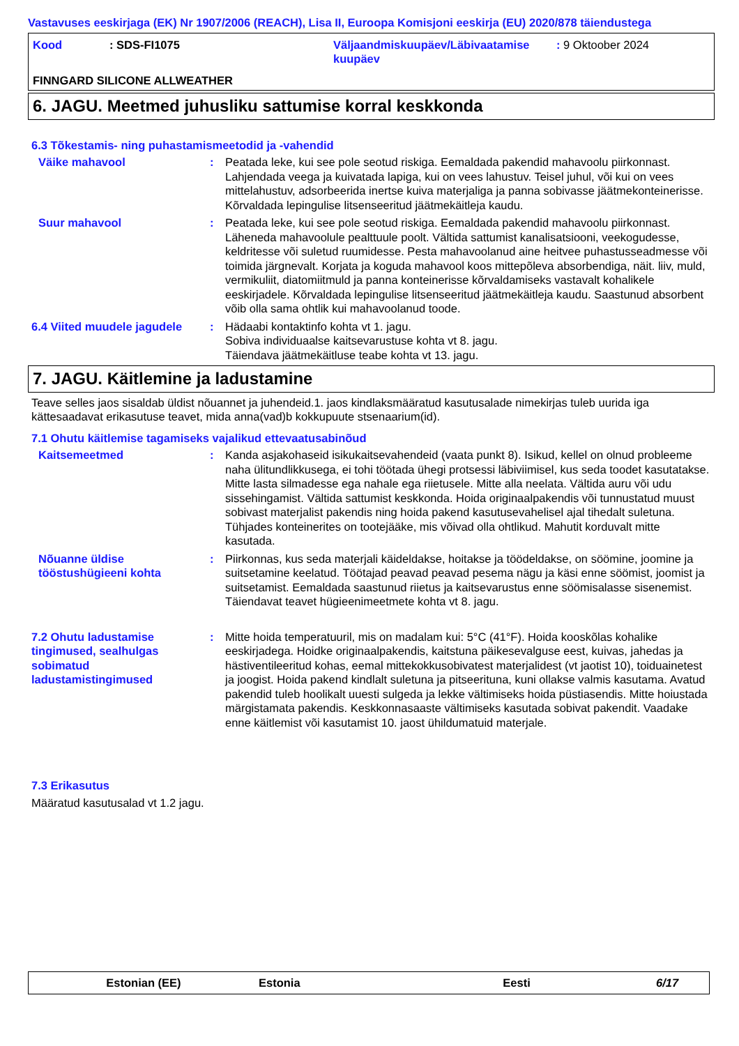Vastavuses eeskirjaga (EK) Nr 1907/2006 (REACH), Lisa II, Euroopa Komisjoni eeskirja (EU) 2020/878 täiendustega
Kood : SDS-FI1075 Väljaandmiskuupäev/Läbivaatamise kuupäev
: 9 Oktoober 2024
FINNGARD SILICONE ALLWEATHER
6. JAGU. Meetmed juhusliku sattumise korral keskkonda
6.3 Tõkestamis- ning puhastamismeetodid ja -vahendid
Väike mahavool : Peatada leke, kui see pole seotud riskiga. Eemaldada pakendid mahavoolu piirkonnast. Lahjendada veega ja kuivatada lapiga, kui on vees lahustuv. Teisel juhul, või kui on vees mittelahustuv, adsorbeerida inertse kuiva materjaliga ja panna sobivasse jäätmekonteinerisse. Kõrvaldada lepingulise litsenseeritud jäätmekäitleja kaudu.
Suur mahavool : Peatada leke, kui see pole seotud riskiga. Eemaldada pakendid mahavoolu piirkonnast. Läheneda mahavoolule pealttuule poolt. Vältida sattumist kanalisatsiooni, veekogudesse, keldritesse või suletud ruumidesse. Pesta mahavoolanud aine heitvee puhastusseadmesse või toimida järgnevalt. Korjata ja koguda mahavool koos mittepõleva absorbendiga, näit. liiv, muld, vermikuliit, diatomiitmuld ja panna konteinerisse kõrvaldamiseks vastavalt kohalikele eeskirjadele. Kõrvaldada lepingulise litsenseeritud jäätmekäitleja kaudu. Saastunud absorbent võib olla sama ohtlik kui mahavoolanud toode.
6.4 Viited muudele jagudele
: Hädaabi kontaktinfo kohta vt 1. jagu.
Sobiva individuaalse kaitsevarustuse kohta vt 8. jagu.
Täiendava jäätmekäitluse teabe kohta vt 13. jagu.
7. JAGU. Käitlemine ja ladustamine
Teave selles jaos sisaldab üldist nõuannet ja juhendeid.1. jaos kindlaksmääratud kasutusalade nimekirjas tuleb uurida iga kättesaadavat erikasutuse teavet, mida anna(vad)b kokkupuute stsenaarium(id).
7.1 Ohutu käitlemise tagamiseks vajalikud ettevaatusabinõud
Kaitsemeetmed : Kanda asjakohaseid isikukaitsevahendeid (vaata punkt 8). Isikud, kellel on olnud probleeme naha ülitundlikkusega, ei tohi töötada ühegi protsessi läbiviimisel, kus seda toodet kasutatakse. Mitte lasta silmadesse ega nahale ega riietusele. Mitte alla neelata. Vältida auru või udu sissehingamist. Vältida sattumist keskkonda. Hoida originaalpakendis või tunnustatud muust sobivast materjalist pakendis ning hoida pakend kasutusevahelisel ajal tihedalt suletuna. Tühjades konteinerites on tootejääke, mis võivad olla ohtlikud. Mahutit korduvalt mitte kasutada.
Nõuanne üldise tööstushügieeni kohta
: Piirkonnas, kus seda materjali käideldakse, hoitakse ja töödeldakse, on söömine, joomine ja suitsetamine keelatud. Töötajad peavad peavad pesema nägu ja käsi enne söömist, joomist ja suitsetamist. Eemaldada saastunud riietus ja kaitsevarustus enne söömisalasse sisenemist. Täiendavat teavet hügieenimeetmete kohta vt 8. jagu.
7.2 Ohutu ladustamise tingimused, sealhulgas sobimatud ladustamistingimused
: Mitte hoida temperatuuril, mis on madalam kui: 5°C (41°F). Hoida kooskõlas kohalike eeskirjadega. Hoidke originaalpakendis, kaitstuna päikesevalguse eest, kuivas, jahedas ja hästiventileeritud kohas, eemal mittekokkusobivatest materjalidest (vt jaotist 10), toiduainetest ja joogist. Hoida pakend kindlalt suletuna ja pitseerituna, kuni ollakse valmis kasutama. Avatud pakendid tuleb hoolikalt uuesti sulgeda ja lekke vältimiseks hoida püstiasendis. Mitte hoiustada märgistamata pakendis. Keskkonnasaaste vältimiseks kasutada sobivat pakendit. Vaadake enne käitlemist või kasutamist 10. jaost ühildumatuid materjale.
7.3 Erikasutus
Määratud kasutusalad vt 1.2 jagu.
Estonian (EE) Estonia Eesti 6/17